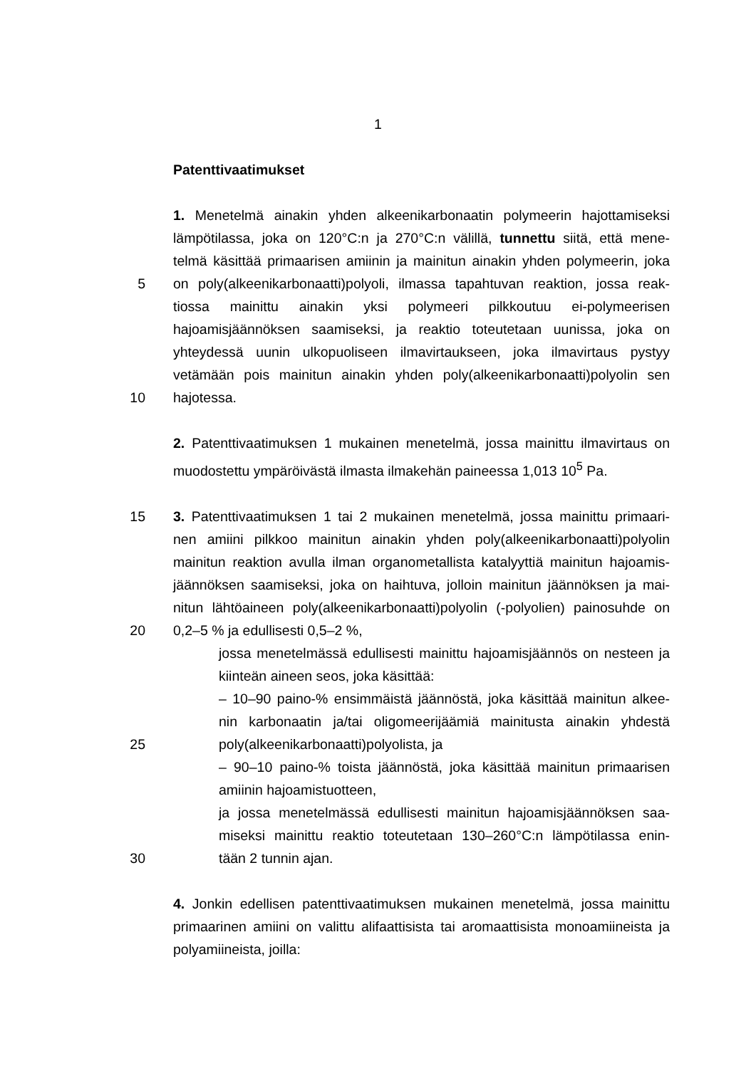1
Patenttivaatimukset
1. Menetelmä ainakin yhden alkeenikarbonaatin polymeerin hajottamiseksi
lämpötilassa, joka on 120°C:n ja 270°C:n välillä, tunnettu siitä, että mene-
telmä käsittää primaarisen amiinin ja mainitun ainakin yhden polymeerin, joka
5 on poly(alkeenikarbonaatti)polyoli, ilmassa tapahtuvan reaktion, jossa reak-
tiossa mainittu ainakin yksi polymeeri pilkkoutuu ei-polymeerisen
hajoamisjäännöksen saamiseksi, ja reaktio toteutetaan uunissa, joka on
yhteydessä uunin ulkopuoliseen ilmavirtaukseen, joka ilmavirtaus pystyy
vetämään pois mainitun ainakin yhden poly(alkeenikarbonaatti)polyolin sen
10 hajotessa.
2. Patenttivaatimuksen 1 mukainen menetelmä, jossa mainittu ilmavirtaus on
muodostettu ympäröivästä ilmasta ilmakehän paineessa 1,013 10<sup>5</sup> Pa.
15 3. Patenttivaatimuksen 1 tai 2 mukainen menetelmä, jossa mainittu primaari-
nen amiini pilkkoo mainitun ainakin yhden poly(alkeenikarbonaatti)polyolin
mainitun reaktion avulla ilman organometallista katalyyttiä mainitun hajoamis-
jäännöksen saamiseksi, joka on haihtuva, jolloin mainitun jäännöksen ja mai-
nitun lähtöaineen poly(alkeenikarbonaatti)polyolin (-polyolien) painosuhde on
20 0,2–5 % ja edullisesti 0,5–2 %,
jossa menetelmässä edullisesti mainittu hajoamisjäännös on nesteen ja
kiinteän aineen seos, joka käsittää:
– 10–90 paino-% ensimmäistä jäännöstä, joka käsittää mainitun alkee-
nin karbonaatin ja/tai oligomeerijäämiä mainitusta ainakin yhdestä
25 poly(alkeenikarbonaatti)polyolista, ja
– 90–10 paino-% toista jäännöstä, joka käsittää mainitun primaarisen
amiinin hajoamistuotteen,
ja jossa menetelmässä edullisesti mainitun hajoamisjäännöksen saa-
miseksi mainittu reaktio toteutetaan 130–260°C:n lämpötilassa enin-
30 tään 2 tunnin ajan.
4. Jonkin edellisen patenttivaatimuksen mukainen menetelmä, jossa mainittu
primaarinen amiini on valittu alifaattisista tai aromaattisista monoamiineista ja
polyamiineista, joilla: